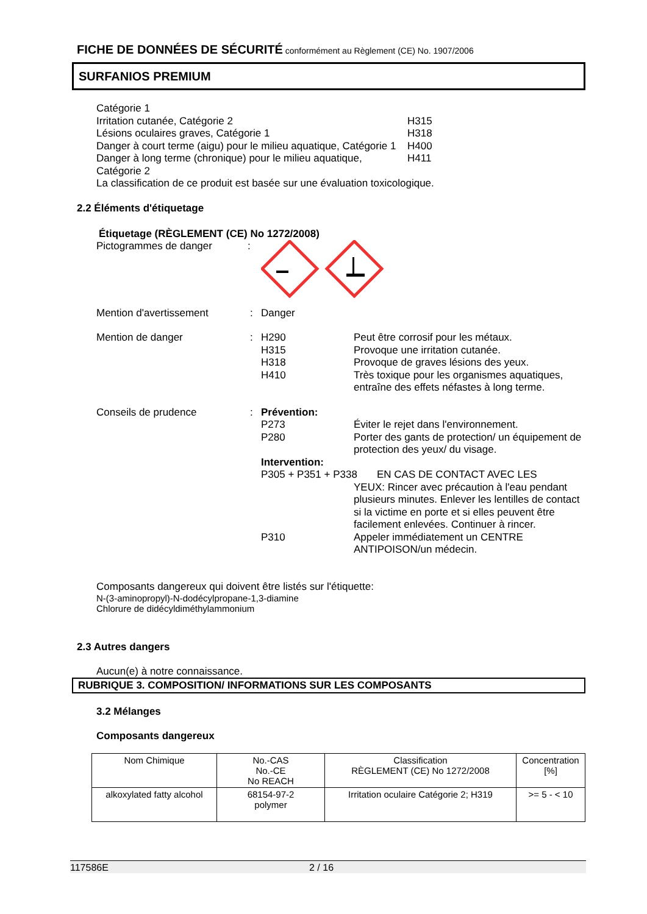FICHE DE DONNÉES DE SÉCURITÉ conformément au Règlement (CE) No. 1907/2006
SURFANIOS PREMIUM
Catégorie 1
Irritation cutanée, Catégorie 2 H315
Lésions oculaires graves, Catégorie 1 H318
Danger à court terme (aigu) pour le milieu aquatique, Catégorie 1 H400
Danger à long terme (chronique) pour le milieu aquatique, Catégorie 2 H411
La classification de ce produit est basée sur une évaluation toxicologique.
2.2 Éléments d'étiquetage
Étiquetage (RÈGLEMENT (CE) No 1272/2008)
Pictogrammes de danger:
Mention d'avertissement: Danger
Mention de danger:
H290 Peut être corrosif pour les métaux.
H315 Provoque une irritation cutanée.
H318 Provoque de graves lésions des yeux.
H410 Très toxique pour les organismes aquatiques, entraîne des effets néfastes à long terme.
Conseils de prudence: Prévention:
P273 Éviter le rejet dans l'environnement.
P280 Porter des gants de protection/ un équipement de protection des yeux/ du visage.
Intervention:
P305 + P351 + P338 EN CAS DE CONTACT AVEC LES
YEUX: Rincer avec précaution à l'eau pendant plusieurs minutes. Enlever les lentilles de contact si la victime en porte et si elles peuvent être facilement enlevées. Continuer à rincer.
P310 Appeler immédiatement un CENTRE ANTIPOISON/un médecin.
Composants dangereux qui doivent être listés sur l'étiquette:
N-(3-aminopropyl)-N-dodécylpropane-1,3-diamine
Chlorure de didécyldiméthylammonium
2.3 Autres dangers
Aucun(e) à notre connaissance.
RUBRIQUE 3. COMPOSITION/ INFORMATIONS SUR LES COMPOSANTS
3.2 Mélanges
Composants dangereux
| Nom Chimique | No.-CAS No.-CE No REACH | Classification RÈGLEMENT (CE) No 1272/2008 | Concentration [%] |
| --- | --- | --- | --- |
| alkoxylated fatty alcohol | 68154-97-2 polymer | Irritation oculaire Catégorie 2; H319 | >= 5 - < 10 |
117586E 2 / 16